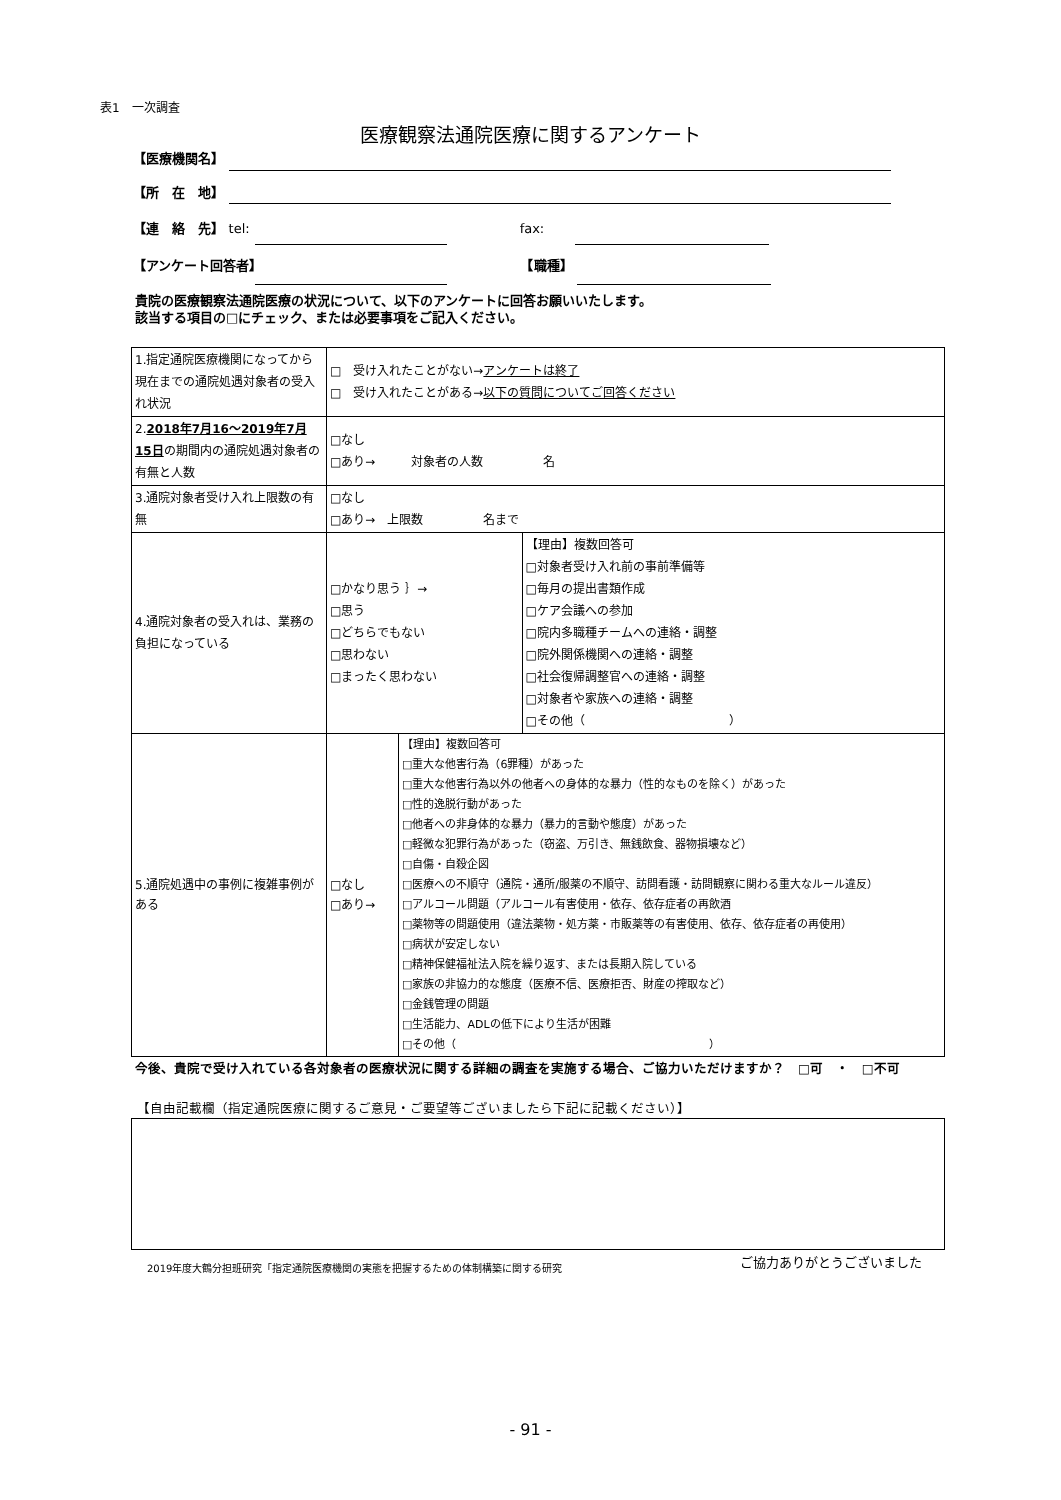表1　一次調査
医療観察法通院医療に関するアンケート
【医療機関名】
【所　在　地】
【連　絡　先】 tel: fax:
【アンケート回答者】 【職種】
貴院の医療観察法通院医療の状況について、以下のアンケートに回答お願いいたします。
該当する項目の□にチェック、または必要事項をご記入ください。
| 1.指定通院医療機関になってから現在までの通院処遇対象者の受入れ状況 | □ 受け入れたことがない→ アンケートは終了 □ 受け入れたことがある→ 以下の質問についてご回答ください | | |
| 2. 2018年7月16～2019年7月15日 の期間内の通院処遇対象者の有無と人数 | □なし □あり→ 対象者の人数 名 | | |
| 3.通院対象者受け入れ上限数の有無 | □なし □あり→ 上限数 名まで | | |
| 4.通院対象者の受入れは、業務の負担になっている | □かなり思う ｝→ □思う □どちらでもない □思わない □まったく思わない | | 【理由】複数回答可 □対象者受け入れ前の事前準備等 □毎月の提出書類作成 □ケア会議への参加 □院内多職種チームへの連絡・調整 □院外関係機関への連絡・調整 □社会復帰調整官への連絡・調整 □対象者や家族への連絡・調整 □その他（ ） |
| 5.通院処遇中の事例に複雑事例がある | □なし □あり→ | 【理由】複数回答可 □重大な他害行為（6罪種）があった □重大な他害行為以外の他者への身体的な暴力（性的なものを除く）があった □性的逸脱行動があった □他者への非身体的な暴力（暴力的言動や態度）があった □軽微な犯罪行為があった（窃盗、万引き、無銭飲食、器物損壊など） □自傷・自殺企図 □医療への不順守（通院・通所/服薬の不順守、訪問看護・訪問観察に関わる重大なルール違反） □アルコール問題（アルコール有害使用・依存、依存症者の再飲酒 □薬物等の問題使用（違法薬物・処方薬・市販薬等の有害使用、依存、依存症者の再使用） □病状が安定しない □精神保健福祉法入院を繰り返す、または長期入院している □家族の非協力的な態度（医療不信、医療拒否、財産の搾取など） □金銭管理の問題 □生活能力、ADLの低下により生活が困難 □その他（ ） | |
今後、貴院で受け入れている各対象者の医療状況に関する詳細の調査を実施する場合、ご協力いただけますか？　□可　・　□不可
【自由記載欄（指定通院医療に関するご意見・ご要望等ございましたら下記に記載ください）】
2019年度大鶴分担班研究「指定通院医療機関の実態を把握するための体制構築に関する研究
ご協力ありがとうございました
- 91 -